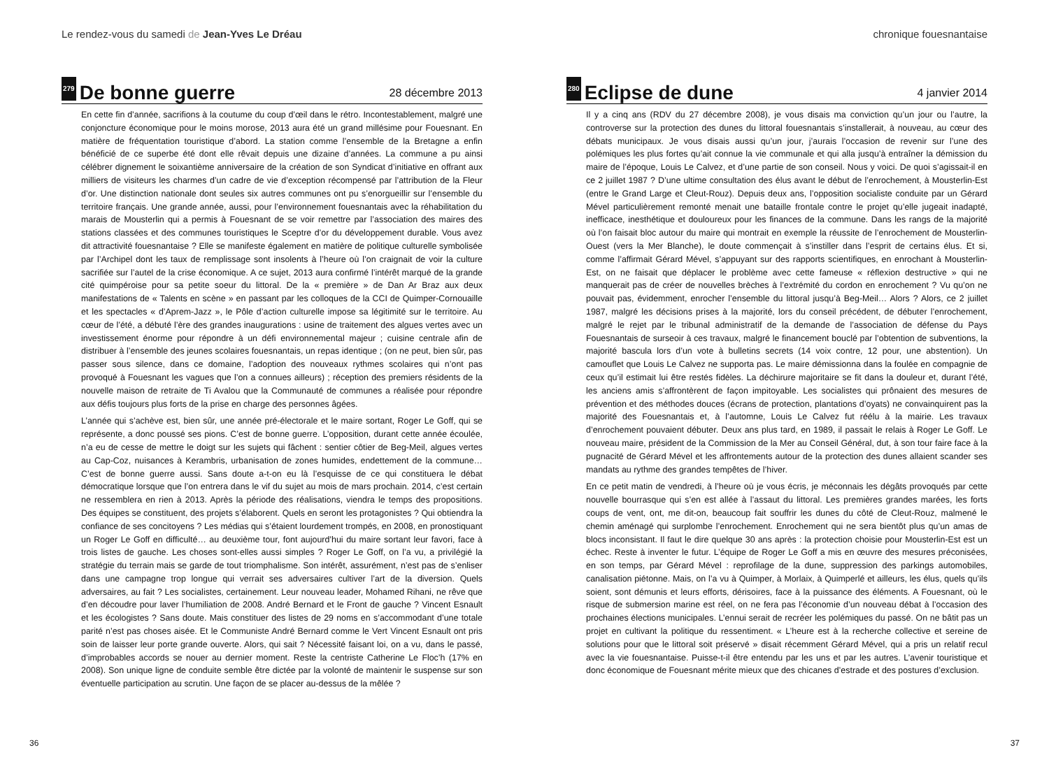Le rendez-vous du samedi de Jean-Yves Le Dréau
279 De bonne guerre 28 décembre 2013
En cette fin d’année, sacrifions à la coutume du coup d’œil dans le rétro. Incontestablement, malgré une conjoncture économique pour le moins morose, 2013 aura été un grand millésime pour Fouesnant. En matière de fréquentation touristique d’abord. La station comme l’ensemble de la Bretagne a enfin bénéficié de ce superbe été dont elle rêvait depuis une dizaine d’années. La commune a pu ainsi célébrer dignement le soixantième anniversaire de la création de son Syndicat d’initiative en offrant aux milliers de visiteurs les charmes d’un cadre de vie d’exception récompensé par l’attribution de la Fleur d’or. Une distinction nationale dont seules six autres communes ont pu s’enorgueillir sur l’ensemble du territoire français. Une grande année, aussi, pour l’environnement fouesnantais avec la réhabilitation du marais de Mousterlin qui a permis à Fouesnant de se voir remettre par l’association des maires des stations classées et des communes touristiques le Sceptre d’or du développement durable. Vous avez dit attractivité fouesnantaise ? Elle se manifeste également en matière de politique culturelle symbolisée par l’Archipel dont les taux de remplissage sont insolents à l’heure où l’on craignait de voir la culture sacrifiée sur l’autel de la crise économique. A ce sujet, 2013 aura confirmé l’intérêt marqué de la grande cité quimpéroise pour sa petite soeur du littoral. De la « première » de Dan Ar Braz aux deux manifestations de « Talents en scène » en passant par les colloques de la CCI de Quimper-Cornouaille et les spectacles « d’Aprem-Jazz », le Pôle d’action culturelle impose sa légitimité sur le territoire. Au cœur de l’été, a débuté l’ère des grandes inaugurations : usine de traitement des algues vertes avec un investissement énorme pour répondre à un défi environnemental majeur ; cuisine centrale afin de distribuer à l’ensemble des jeunes scolaires fouesnantais, un repas identique ; (on ne peut, bien sûr, pas passer sous silence, dans ce domaine, l’adoption des nouveaux rythmes scolaires qui n’ont pas provoqué à Fouesnant les vagues que l’on a connues ailleurs) ; réception des premiers résidents de la nouvelle maison de retraite de Ti Avalou que la Communauté de communes a réalisée pour répondre aux défis toujours plus forts de la prise en charge des personnes âgées.
L’année qui s’achève est, bien sûr, une année pré-électorale et le maire sortant, Roger Le Goff, qui se représente, a donc poussé ses pions. C’est de bonne guerre. L’opposition, durant cette année écoulée, n’a eu de cesse de mettre le doigt sur les sujets qui fâchent : sentier côtier de Beg-Meil, algues vertes au Cap-Coz, nuisances à Kerambris, urbanisation de zones humides, endettement de la commune… C’est de bonne guerre aussi. Sans doute a-t-on eu là l’esquisse de ce qui constituera le débat démocratique lorsque que l’on entrera dans le vif du sujet au mois de mars prochain. 2014, c’est certain ne ressemblera en rien à 2013. Après la période des réalisations, viendra le temps des propositions. Des équipes se constituent, des projets s’élaborent. Quels en seront les protagonistes ? Qui obtiendra la confiance de ses concitoyens ? Les médias qui s’étaient lourdement trompés, en 2008, en pronostiquant un Roger Le Goff en difficulté… au deuxième tour, font aujourd’hui du maire sortant leur favori, face à trois listes de gauche. Les choses sont-elles aussi simples ? Roger Le Goff, on l’a vu, a privilégié la stratégie du terrain mais se garde de tout triomphalisme. Son intérêt, assurément, n’est pas de s’enliser dans une campagne trop longue qui verrait ses adversaires cultiver l’art de la diversion. Quels adversaires, au fait ? Les socialistes, certainement. Leur nouveau leader, Mohamed Rihani, ne rêve que d’en découdre pour laver l’humiliation de 2008. André Bernard et le Front de gauche ? Vincent Esnault et les écologistes ? Sans doute. Mais constituer des listes de 29 noms en s’accommodant d’une totale parité n’est pas choses aisée. Et le Communiste André Bernard comme le Vert Vincent Esnault ont pris soin de laisser leur porte grande ouverte. Alors, qui sait ? Nécessité faisant loi, on a vu, dans le passé, d’improbables accords se nouer au dernier moment. Reste la centriste Catherine Le Floc’h (17% en 2008). Son unique ligne de conduite semble être dictée par la volonté de maintenir le suspense sur son éventuelle participation au scrutin. Une façon de se placer au-dessus de la mêlée ?
36
chronique fouesnantaise
280 Eclipse de dune 4 janvier 2014
Il y a cinq ans (RDV du 27 décembre 2008), je vous disais ma conviction qu’un jour ou l’autre, la controverse sur la protection des dunes du littoral fouesnantais s’installerait, à nouveau, au cœur des débats municipaux. Je vous disais aussi qu’un jour, j’aurais l’occasion de revenir sur l’une des polémiques les plus fortes qu’ait connue la vie communale et qui alla jusqu’à entraîner la démission du maire de l’époque, Louis Le Calvez, et d’une partie de son conseil. Nous y voici. De quoi s’agissait-il en ce 2 juillet 1987 ? D’une ultime consultation des élus avant le début de l’enrochement, à Mousterlin-Est (entre le Grand Large et Cleut-Rouz). Depuis deux ans, l’opposition socialiste conduite par un Gérard Mével particulièrement remonté menait une bataille frontale contre le projet qu’elle jugeait inadapté, inefficace, inesthétique et douloureux pour les finances de la commune. Dans les rangs de la majorité où l’on faisait bloc autour du maire qui montrait en exemple la réussite de l’enrochement de Mousterlin-Ouest (vers la Mer Blanche), le doute commençait à s’instiller dans l’esprit de certains élus. Et si, comme l’affirmait Gérard Mével, s’appuyant sur des rapports scientifiques, en enrochant à Mousterlin-Est, on ne faisait que déplacer le problème avec cette fameuse « réflexion destructive » qui ne manquerait pas de créer de nouvelles brèches à l’extrémité du cordon en enrochement ? Vu qu’on ne pouvait pas, évidemment, enrocher l’ensemble du littoral jusqu’à Beg-Meil… Alors ? Alors, ce 2 juillet 1987, malgré les décisions prises à la majorité, lors du conseil précédent, de débuter l’enrochement, malgré le rejet par le tribunal administratif de la demande de l’association de défense du Pays Fouesnantais de surseoir à ces travaux, malgré le financement bouclé par l’obtention de subventions, la majorité bascula lors d’un vote à bulletins secrets (14 voix contre, 12 pour, une abstention). Un camouflet que Louis Le Calvez ne supporta pas. Le maire démissionna dans la foulée en compagnie de ceux qu’il estimait lui être restés fidèles. La déchirure majoritaire se fit dans la douleur et, durant l’été, les anciens amis s’affrontèrent de façon impitoyable. Les socialistes qui prônaient des mesures de prévention et des méthodes douces (écrans de protection, plantations d’oyats) ne convainquirent pas la majorité des Fouesnantais et, à l’automne, Louis Le Calvez fut réélu à la mairie. Les travaux d’enrochement pouvaient débuter. Deux ans plus tard, en 1989, il passait le relais à Roger Le Goff. Le nouveau maire, président de la Commission de la Mer au Conseil Général, dut, à son tour faire face à la pugnacité de Gérard Mével et les affrontements autour de la protection des dunes allaient scander ses mandats au rythme des grandes tempêtes de l’hiver.
En ce petit matin de vendredi, à l’heure où je vous écris, je méconnais les dégâts provoqués par cette nouvelle bourrasque qui s’en est allée à l’assaut du littoral. Les premières grandes marées, les forts coups de vent, ont, me dit-on, beaucoup fait souffrir les dunes du côté de Cleut-Rouz, malmené le chemin aménagé qui surplombe l’enrochement. Enrochement qui ne sera bientôt plus qu’un amas de blocs inconsistant. Il faut le dire quelque 30 ans après : la protection choisie pour Mousterlin-Est est un échec. Reste à inventer le futur. L’équipe de Roger Le Goff a mis en œuvre des mesures préconisées, en son temps, par Gérard Mével : reprofilage de la dune, suppression des parkings automobiles, canalisation piétonne. Mais, on l’a vu à Quimper, à Morlaix, à Quimperlé et ailleurs, les élus, quels qu’ils soient, sont démunis et leurs efforts, dérisoires, face à la puissance des éléments. A Fouesnant, où le risque de submersion marine est réel, on ne fera pas l’économie d’un nouveau débat à l’occasion des prochaines élections municipales. L’ennui serait de recréer les polémiques du passé. On ne bâtit pas un projet en cultivant la politique du ressentiment. « L’heure est à la recherche collective et sereine de solutions pour que le littoral soit préservé » disait récemment Gérard Mével, qui a pris un relatif recul avec la vie fouesnantaise. Puisse-t-il être entendu par les uns et par les autres. L’avenir touristique et donc économique de Fouesnant mérite mieux que des chicanes d’estrade et des postures d’exclusion.
37